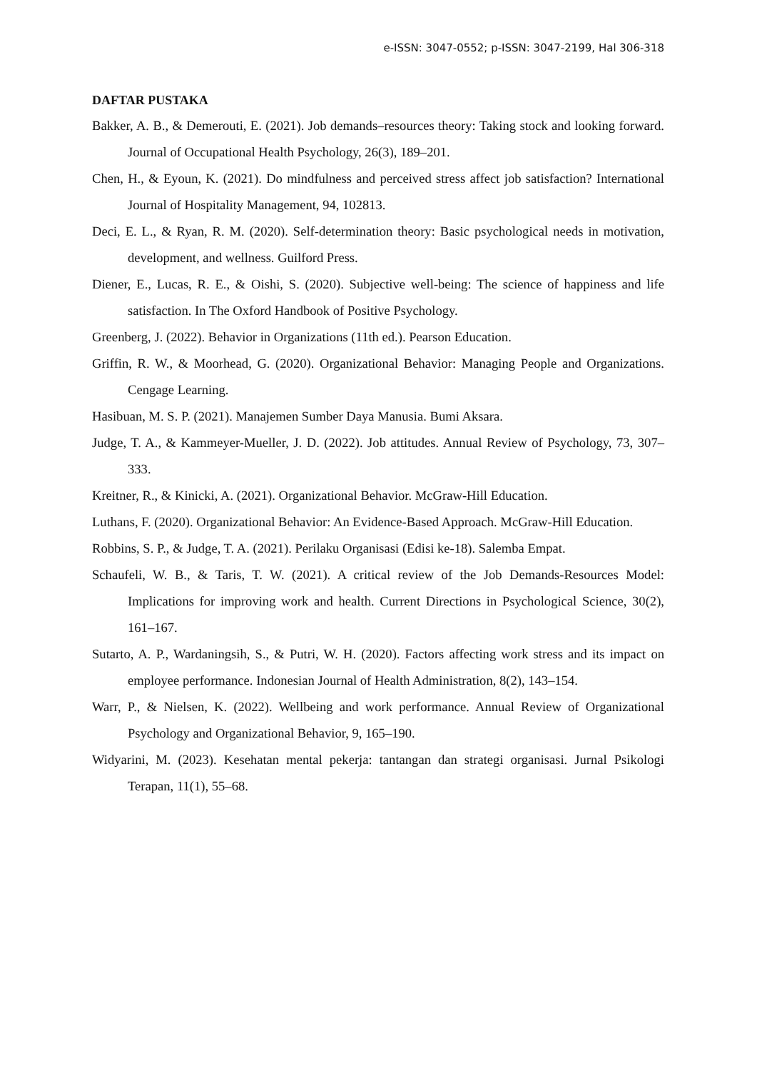e-ISSN: 3047-0552; p-ISSN: 3047-2199, Hal 306-318
DAFTAR PUSTAKA
Bakker, A. B., & Demerouti, E. (2021). Job demands–resources theory: Taking stock and looking forward. Journal of Occupational Health Psychology, 26(3), 189–201.
Chen, H., & Eyoun, K. (2021). Do mindfulness and perceived stress affect job satisfaction? International Journal of Hospitality Management, 94, 102813.
Deci, E. L., & Ryan, R. M. (2020). Self-determination theory: Basic psychological needs in motivation, development, and wellness. Guilford Press.
Diener, E., Lucas, R. E., & Oishi, S. (2020). Subjective well-being: The science of happiness and life satisfaction. In The Oxford Handbook of Positive Psychology.
Greenberg, J. (2022). Behavior in Organizations (11th ed.). Pearson Education.
Griffin, R. W., & Moorhead, G. (2020). Organizational Behavior: Managing People and Organizations. Cengage Learning.
Hasibuan, M. S. P. (2021). Manajemen Sumber Daya Manusia. Bumi Aksara.
Judge, T. A., & Kammeyer-Mueller, J. D. (2022). Job attitudes. Annual Review of Psychology, 73, 307–333.
Kreitner, R., & Kinicki, A. (2021). Organizational Behavior. McGraw-Hill Education.
Luthans, F. (2020). Organizational Behavior: An Evidence-Based Approach. McGraw-Hill Education.
Robbins, S. P., & Judge, T. A. (2021). Perilaku Organisasi (Edisi ke-18). Salemba Empat.
Schaufeli, W. B., & Taris, T. W. (2021). A critical review of the Job Demands-Resources Model: Implications for improving work and health. Current Directions in Psychological Science, 30(2), 161–167.
Sutarto, A. P., Wardaningsih, S., & Putri, W. H. (2020). Factors affecting work stress and its impact on employee performance. Indonesian Journal of Health Administration, 8(2), 143–154.
Warr, P., & Nielsen, K. (2022). Wellbeing and work performance. Annual Review of Organizational Psychology and Organizational Behavior, 9, 165–190.
Widyarini, M. (2023). Kesehatan mental pekerja: tantangan dan strategi organisasi. Jurnal Psikologi Terapan, 11(1), 55–68.